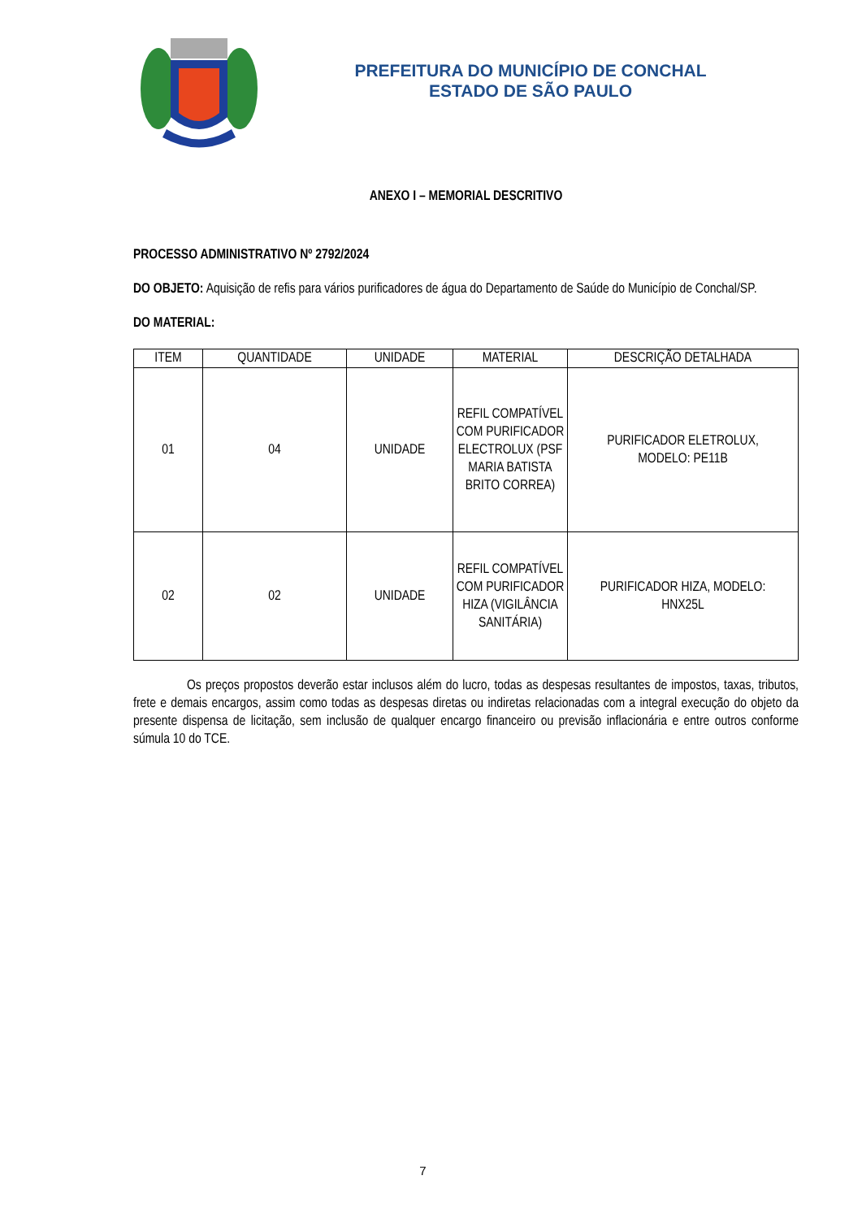PREFEITURA DO MUNICÍPIO DE CONCHAL
ESTADO DE SÃO PAULO
ANEXO I – MEMORIAL DESCRITIVO
PROCESSO ADMINISTRATIVO Nº 2792/2024
DO OBJETO: Aquisição de refis para vários purificadores de água do Departamento de Saúde do Município de Conchal/SP.
DO MATERIAL:
| ITEM | QUANTIDADE | UNIDADE | MATERIAL | DESCRIÇÃO DETALHADA |
| --- | --- | --- | --- | --- |
| 01 | 04 | UNIDADE | REFIL COMPATÍVEL COM PURIFICADOR ELECTROLUX (PSF MARIA BATISTA BRITO CORREA) | PURIFICADOR ELETROLUX, MODELO: PE11B |
| 02 | 02 | UNIDADE | REFIL COMPATÍVEL COM PURIFICADOR HIZA (VIGILÂNCIA SANITÁRIA) | PURIFICADOR HIZA, MODELO: HNX25L |
Os preços propostos deverão estar inclusos além do lucro, todas as despesas resultantes de impostos, taxas, tributos, frete e demais encargos, assim como todas as despesas diretas ou indiretas relacionadas com a integral execução do objeto da presente dispensa de licitação, sem inclusão de qualquer encargo financeiro ou previsão inflacionária e entre outros conforme súmula 10 do TCE.
7